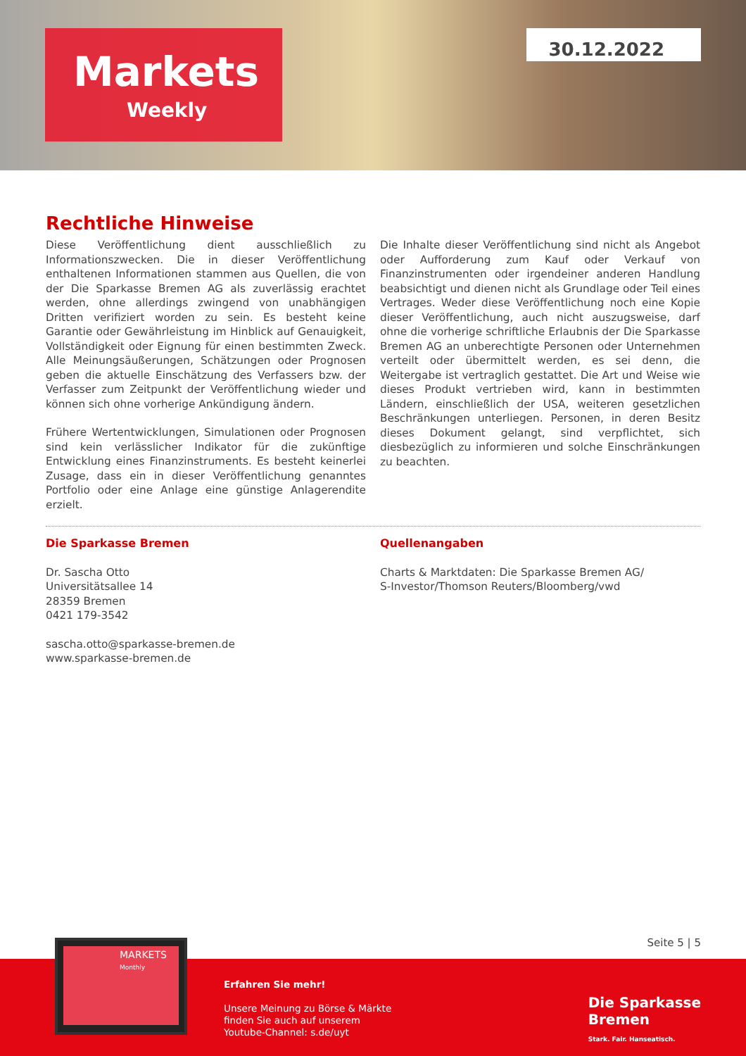Markets
Weekly
30.12.2022
Rechtliche Hinweise
Diese Veröffentlichung dient ausschließlich zu Informationszwecken. Die in dieser Veröffentlichung enthaltenen Informationen stammen aus Quellen, die von der Die Sparkasse Bremen AG als zuverlässig erachtet werden, ohne allerdings zwingend von unabhängigen Dritten verifiziert worden zu sein. Es besteht keine Garantie oder Gewährleistung im Hinblick auf Genauigkeit, Vollständigkeit oder Eignung für einen bestimmten Zweck. Alle Meinungsäußerungen, Schätzungen oder Prognosen geben die aktuelle Einschätzung des Verfassers bzw. der Verfasser zum Zeitpunkt der Veröffentlichung wieder und können sich ohne vorherige Ankündigung ändern.
Frühere Wertentwicklungen, Simulationen oder Prognosen sind kein verlässlicher Indikator für die zukünftige Entwicklung eines Finanzinstruments. Es besteht keinerlei Zusage, dass ein in dieser Veröffentlichung genanntes Portfolio oder eine Anlage eine günstige Anlagerendite erzielt.
Die Inhalte dieser Veröffentlichung sind nicht als Angebot oder Aufforderung zum Kauf oder Verkauf von Finanzinstrumenten oder irgendeiner anderen Handlung beabsichtigt und dienen nicht als Grundlage oder Teil eines Vertrages. Weder diese Veröffentlichung noch eine Kopie dieser Veröffentlichung, auch nicht auszugsweise, darf ohne die vorherige schriftliche Erlaubnis der Die Sparkasse Bremen AG an unberechtigte Personen oder Unternehmen verteilt oder übermittelt werden, es sei denn, die Weitergabe ist vertraglich gestattet. Die Art und Weise wie dieses Produkt vertrieben wird, kann in bestimmten Ländern, einschließlich der USA, weiteren gesetzlichen Beschränkungen unterliegen. Personen, in deren Besitz dieses Dokument gelangt, sind verpflichtet, sich diesbezüglich zu informieren und solche Einschränkungen zu beachten.
Die Sparkasse Bremen
Dr. Sascha Otto
Universitätsallee 14
28359 Bremen
0421 179-3542
sascha.otto@sparkasse-bremen.de
www.sparkasse-bremen.de
Quellenangaben
Charts & Marktdaten: Die Sparkasse Bremen AG/
S-Investor/Thomson Reuters/Bloomberg/vwd
Seite 5 | 5
MARKETS
Monthly
Erfahren Sie mehr!
Unsere Meinung zu Börse & Märkte
finden Sie auch auf unserem
Youtube-Channel: s.de/uyt
Die Sparkasse
Bremen
Stark. Fair. Hanseatisch.